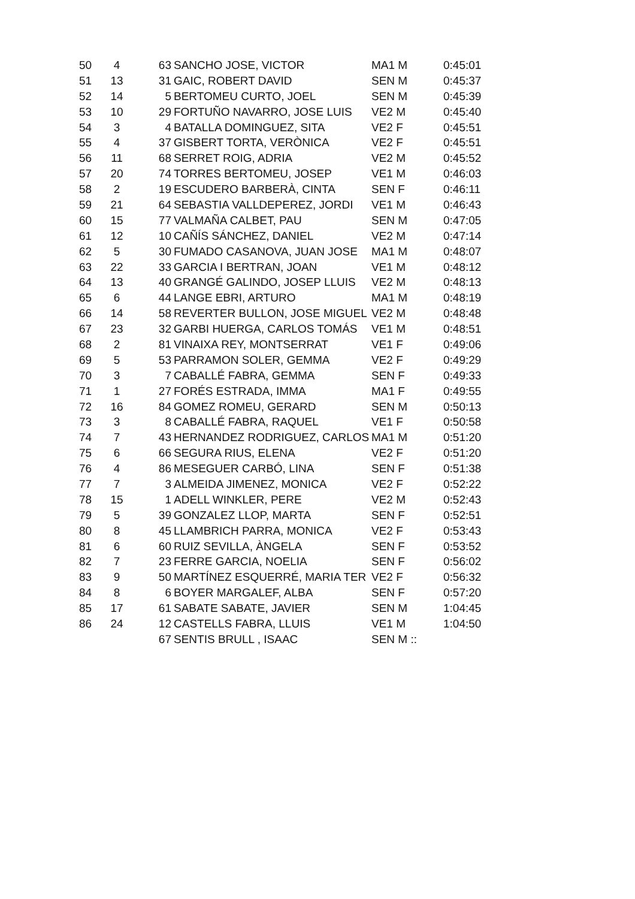| 50 | 4 | | 63 | SANCHO JOSE, VICTOR | MA1 M | 0:45:01 |
| 51 | 13 | | 31 | GAIC, ROBERT DAVID | SEN M | 0:45:37 |
| 52 | 14 | | 5 | BERTOMEU CURTO, JOEL | SEN M | 0:45:39 |
| 53 | 10 | | 29 | FORTUÑO NAVARRO, JOSE LUIS | VE2 M | 0:45:40 |
| 54 | 3 | | 4 | BATALLA DOMINGUEZ, SITA | VE2 F | 0:45:51 |
| 55 | 4 | | 37 | GISBERT TORTA, VERÒNICA | VE2 F | 0:45:51 |
| 56 | 11 | | 68 | SERRET ROIG, ADRIA | VE2 M | 0:45:52 |
| 57 | 20 | | 74 | TORRES BERTOMEU, JOSEP | VE1 M | 0:46:03 |
| 58 | 2 | | 19 | ESCUDERO BARBERÀ, CINTA | SEN F | 0:46:11 |
| 59 | 21 | | 64 | SEBASTIA VALLDEPEREZ, JORDI | VE1 M | 0:46:43 |
| 60 | 15 | | 77 | VALMAÑA CALBET, PAU | SEN M | 0:47:05 |
| 61 | 12 | | 10 | CAÑÍS SÁNCHEZ, DANIEL | VE2 M | 0:47:14 |
| 62 | 5 | | 30 | FUMADO CASANOVA, JUAN JOSE | MA1 M | 0:48:07 |
| 63 | 22 | | 33 | GARCIA I BERTRAN, JOAN | VE1 M | 0:48:12 |
| 64 | 13 | | 40 | GRANGÉ GALINDO, JOSEP LLUIS | VE2 M | 0:48:13 |
| 65 | 6 | | 44 | LANGE EBRI, ARTURO | MA1 M | 0:48:19 |
| 66 | 14 | | 58 | REVERTER BULLON, JOSE MIGUEL | VE2 M | 0:48:48 |
| 67 | 23 | | 32 | GARBI HUERGA, CARLOS TOMÁS | VE1 M | 0:48:51 |
| 68 | 2 | | 81 | VINAIXA REY, MONTSERRAT | VE1 F | 0:49:06 |
| 69 | 5 | | 53 | PARRAMON SOLER, GEMMA | VE2 F | 0:49:29 |
| 70 | 3 | | 7 | CABALLÉ FABRA, GEMMA | SEN F | 0:49:33 |
| 71 | 1 | | 27 | FORÉS ESTRADA, IMMA | MA1 F | 0:49:55 |
| 72 | 16 | | 84 | GOMEZ ROMEU, GERARD | SEN M | 0:50:13 |
| 73 | 3 | | 8 | CABALLÉ FABRA, RAQUEL | VE1 F | 0:50:58 |
| 74 | 7 | | 43 | HERNANDEZ RODRIGUEZ, CARLOS | MA1 M | 0:51:20 |
| 75 | 6 | | 66 | SEGURA RIUS, ELENA | VE2 F | 0:51:20 |
| 76 | 4 | | 86 | MESEGUER CARBÓ, LINA | SEN F | 0:51:38 |
| 77 | 7 | | 3 | ALMEIDA JIMENEZ, MONICA | VE2 F | 0:52:22 |
| 78 | 15 | | 1 | ADELL WINKLER, PERE | VE2 M | 0:52:43 |
| 79 | 5 | | 39 | GONZALEZ LLOP, MARTA | SEN F | 0:52:51 |
| 80 | 8 | | 45 | LLAMBRICH PARRA, MONICA | VE2 F | 0:53:43 |
| 81 | 6 | | 60 | RUIZ SEVILLA, ÀNGELA | SEN F | 0:53:52 |
| 82 | 7 | | 23 | FERRE GARCIA, NOELIA | SEN F | 0:56:02 |
| 83 | 9 | | 50 | MARTÍNEZ ESQUERRÉ, MARIA TER | VE2 F | 0:56:32 |
| 84 | 8 | | 6 | BOYER MARGALEF, ALBA | SEN F | 0:57:20 |
| 85 | 17 | | 61 | SABATE SABATE, JAVIER | SEN M | 1:04:45 |
| 86 | 24 | | 12 | CASTELLS FABRA, LLUIS | VE1 M | 1:04:50 |
| | | | 67 | SENTIS BRULL , ISAAC | SEN M :: | |